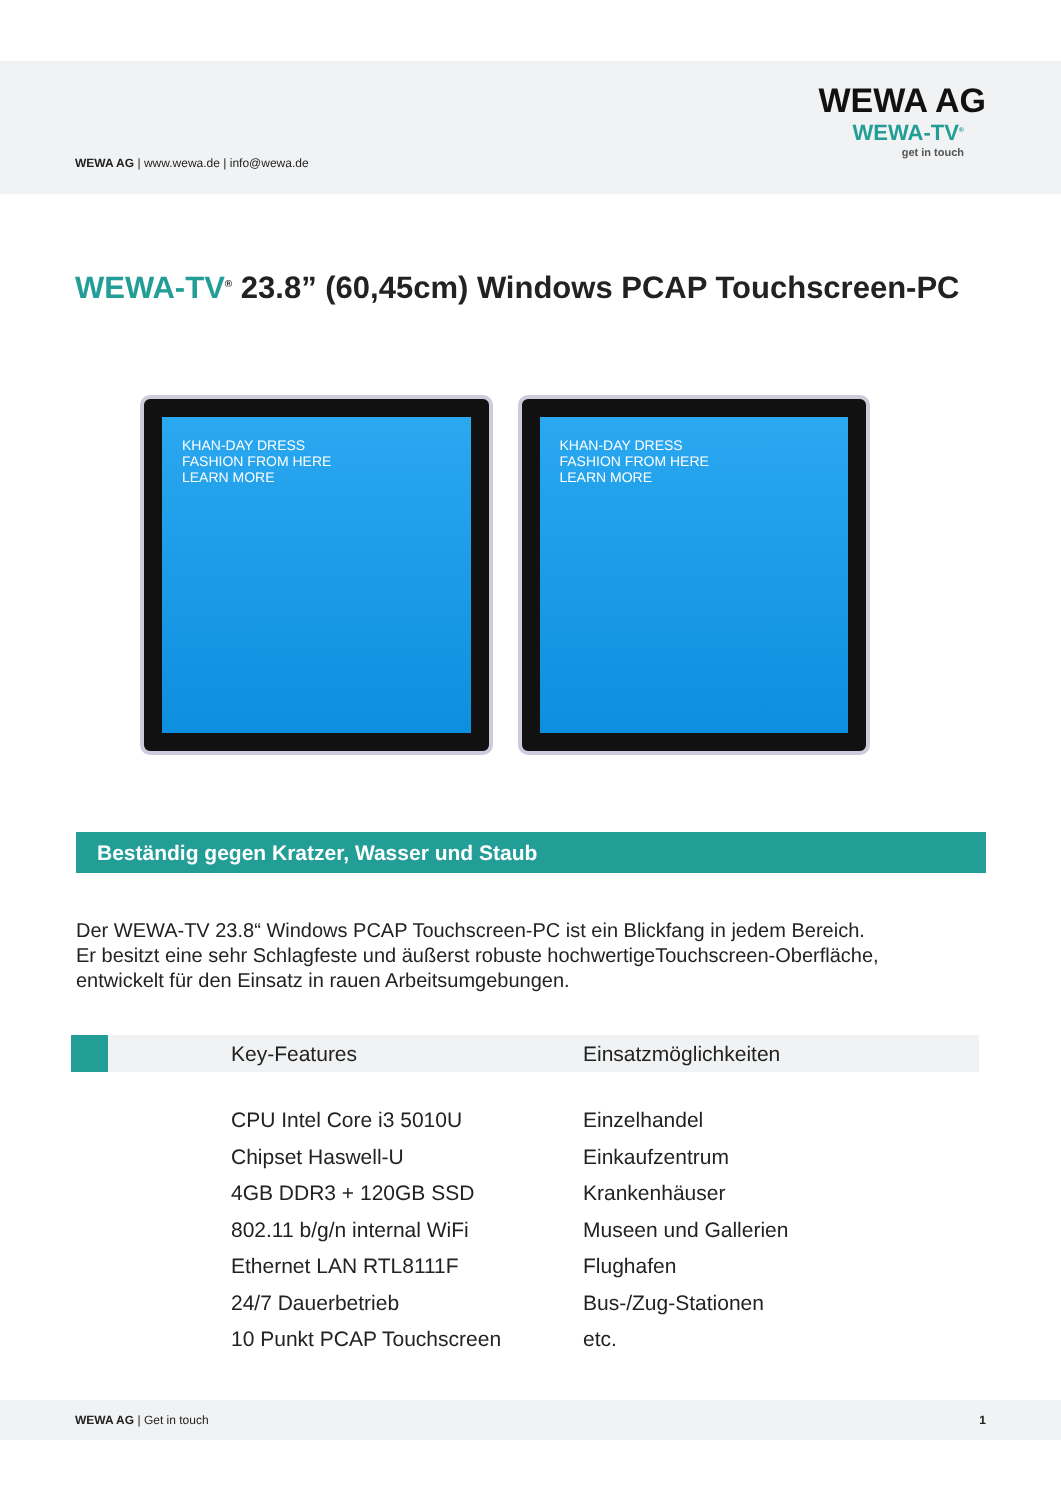WEWA AG | www.wewa.de | info@wewa.de
WEWA AG
WEWA-TV<sup>®</sup>
get in touch
WEWA-TV<sup>®</sup> 23.8” (60,45cm) Windows PCAP Touchscreen-PC
KHAN-DAY DRESS
FASHION FROM HERE
LEARN MORE
KHAN-DAY DRESS
FASHION FROM HERE
LEARN MORE
Beständig gegen Kratzer, Wasser und Staub
Der WEWA-TV 23.8“ Windows PCAP Touchscreen-PC ist ein Blickfang in jedem Bereich.
Er besitzt eine sehr Schlagfeste und äußerst robuste hochwertigeTouchscreen-Oberfläche,
entwickelt für den Einsatz in rauen Arbeitsumgebungen.
| | | Key-Features | Einsatzmöglichkeiten |
| --- | --- | --- | --- |
| | | CPU Intel Core i3 5010U | Einzelhandel |
| | | Chipset Haswell-U | Einkaufzentrum |
| | | 4GB DDR3 + 120GB SSD | Krankenhäuser |
| | | 802.11 b/g/n internal WiFi | Museen und Gallerien |
| | | Ethernet LAN RTL8111F | Flughafen |
| | | 24/7 Dauerbetrieb | Bus-/Zug-Stationen |
| | | 10 Punkt PCAP Touchscreen | etc. |
WEWA AG | Get in touch 1